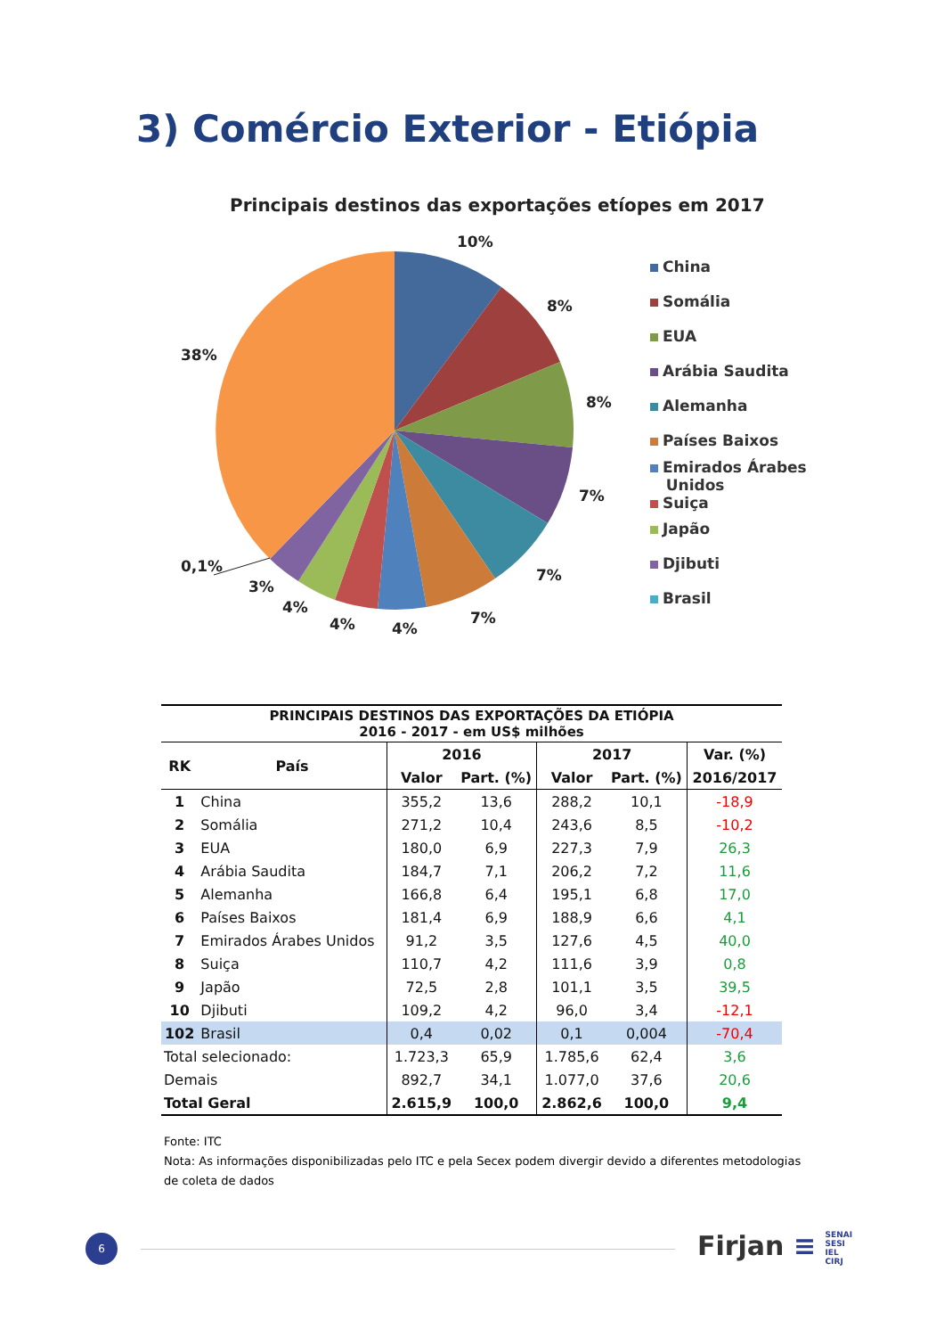3) Comércio Exterior - Etiópia
Principais destinos das exportações etíopes em 2017
10%
8%
8%
7%
7%
7%
4%
4%
4%
3%
0,1%
38%
China
Somália
EUA
Arábia Saudita
Alemanha
Países Baixos
Emirados Árabes
Unidos
Suiça
Japão
Djibuti
Brasil
| PRINCIPAIS DESTINOS DAS EXPORTAÇÕES DA ETIÓPIA 2016 - 2017 - em US$ milhões | | | | | | |
| --- | --- | --- | --- | --- | --- | --- |
| RK | País | 2016 | | 2017 | | Var. (%) |
| | | Valor | Part. (%) | Valor | Part. (%) | 2016/2017 |
| 1 | China | 355,2 | 13,6 | 288,2 | 10,1 | -18,9 |
| 2 | Somália | 271,2 | 10,4 | 243,6 | 8,5 | -10,2 |
| 3 | EUA | 180,0 | 6,9 | 227,3 | 7,9 | 26,3 |
| 4 | Arábia Saudita | 184,7 | 7,1 | 206,2 | 7,2 | 11,6 |
| 5 | Alemanha | 166,8 | 6,4 | 195,1 | 6,8 | 17,0 |
| 6 | Países Baixos | 181,4 | 6,9 | 188,9 | 6,6 | 4,1 |
| 7 | Emirados Árabes Unidos | 91,2 | 3,5 | 127,6 | 4,5 | 40,0 |
| 8 | Suiça | 110,7 | 4,2 | 111,6 | 3,9 | 0,8 |
| 9 | Japão | 72,5 | 2,8 | 101,1 | 3,5 | 39,5 |
| 10 | Djibuti | 109,2 | 4,2 | 96,0 | 3,4 | -12,1 |
| 102 | Brasil | 0,4 | 0,02 | 0,1 | 0,004 | -70,4 |
| Total selecionado: | | 1.723,3 | 65,9 | 1.785,6 | 62,4 | 3,6 |
| Demais | | 892,7 | 34,1 | 1.077,0 | 37,6 | 20,6 |
| Total Geral | | 2.615,9 | 100,0 | 2.862,6 | 100,0 | 9,4 |
Fonte: ITC
Nota: As informações disponibilizadas pelo ITC e pela Secex podem divergir devido a diferentes metodologias
de coleta de dados
6
Firjan ≡ SENAI
SESI
IEL
CIRJ